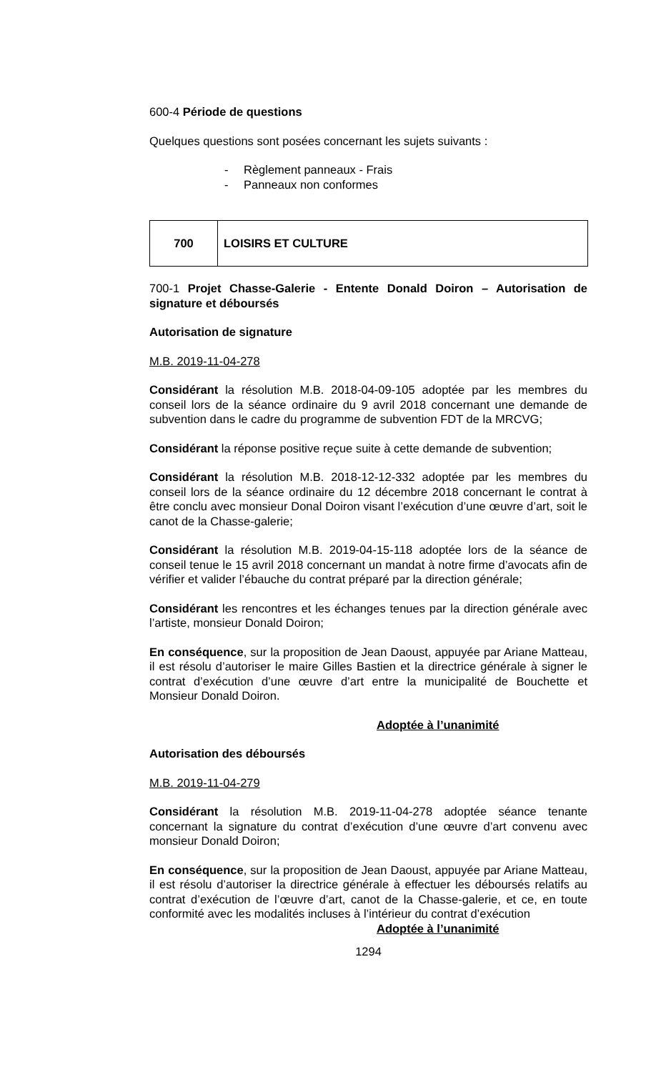600-4 Période de questions
Quelques questions sont posées concernant les sujets suivants :
- Règlement panneaux - Frais
- Panneaux non conformes
| 700 | LOISIRS ET CULTURE |
700-1 Projet Chasse-Galerie - Entente Donald Doiron – Autorisation de signature et déboursés
Autorisation de signature
M.B. 2019-11-04-278
Considérant la résolution M.B. 2018-04-09-105 adoptée par les membres du conseil lors de la séance ordinaire du 9 avril 2018 concernant une demande de subvention dans le cadre du programme de subvention FDT de la MRCVG;
Considérant la réponse positive reçue suite à cette demande de subvention;
Considérant la résolution M.B. 2018-12-12-332 adoptée par les membres du conseil lors de la séance ordinaire du 12 décembre 2018 concernant le contrat à être conclu avec monsieur Donal Doiron visant l’exécution d’une œuvre d’art, soit le canot de la Chasse-galerie;
Considérant la résolution M.B. 2019-04-15-118 adoptée lors de la séance de conseil tenue le 15 avril 2018 concernant un mandat à notre firme d’avocats afin de vérifier et valider l’ébauche du contrat préparé par la direction générale;
Considérant les rencontres et les échanges tenues par la direction générale avec l’artiste, monsieur Donald Doiron;
En conséquence, sur la proposition de Jean Daoust, appuyée par Ariane Matteau, il est résolu d’autoriser le maire Gilles Bastien et la directrice générale à signer le contrat d’exécution d’une œuvre d’art entre la municipalité de Bouchette et Monsieur Donald Doiron.
Adoptée à l’unanimité
Autorisation des déboursés
M.B. 2019-11-04-279
Considérant la résolution M.B. 2019-11-04-278 adoptée séance tenante concernant la signature du contrat d’exécution d’une œuvre d’art convenu avec monsieur Donald Doiron;
En conséquence, sur la proposition de Jean Daoust, appuyée par Ariane Matteau, il est résolu d’autoriser la directrice générale à effectuer les déboursés relatifs au contrat d’exécution de l’œuvre d’art, canot de la Chasse-galerie, et ce, en toute conformité avec les modalités incluses à l’intérieur du contrat d’exécution
Adoptée à l’unanimité
1294